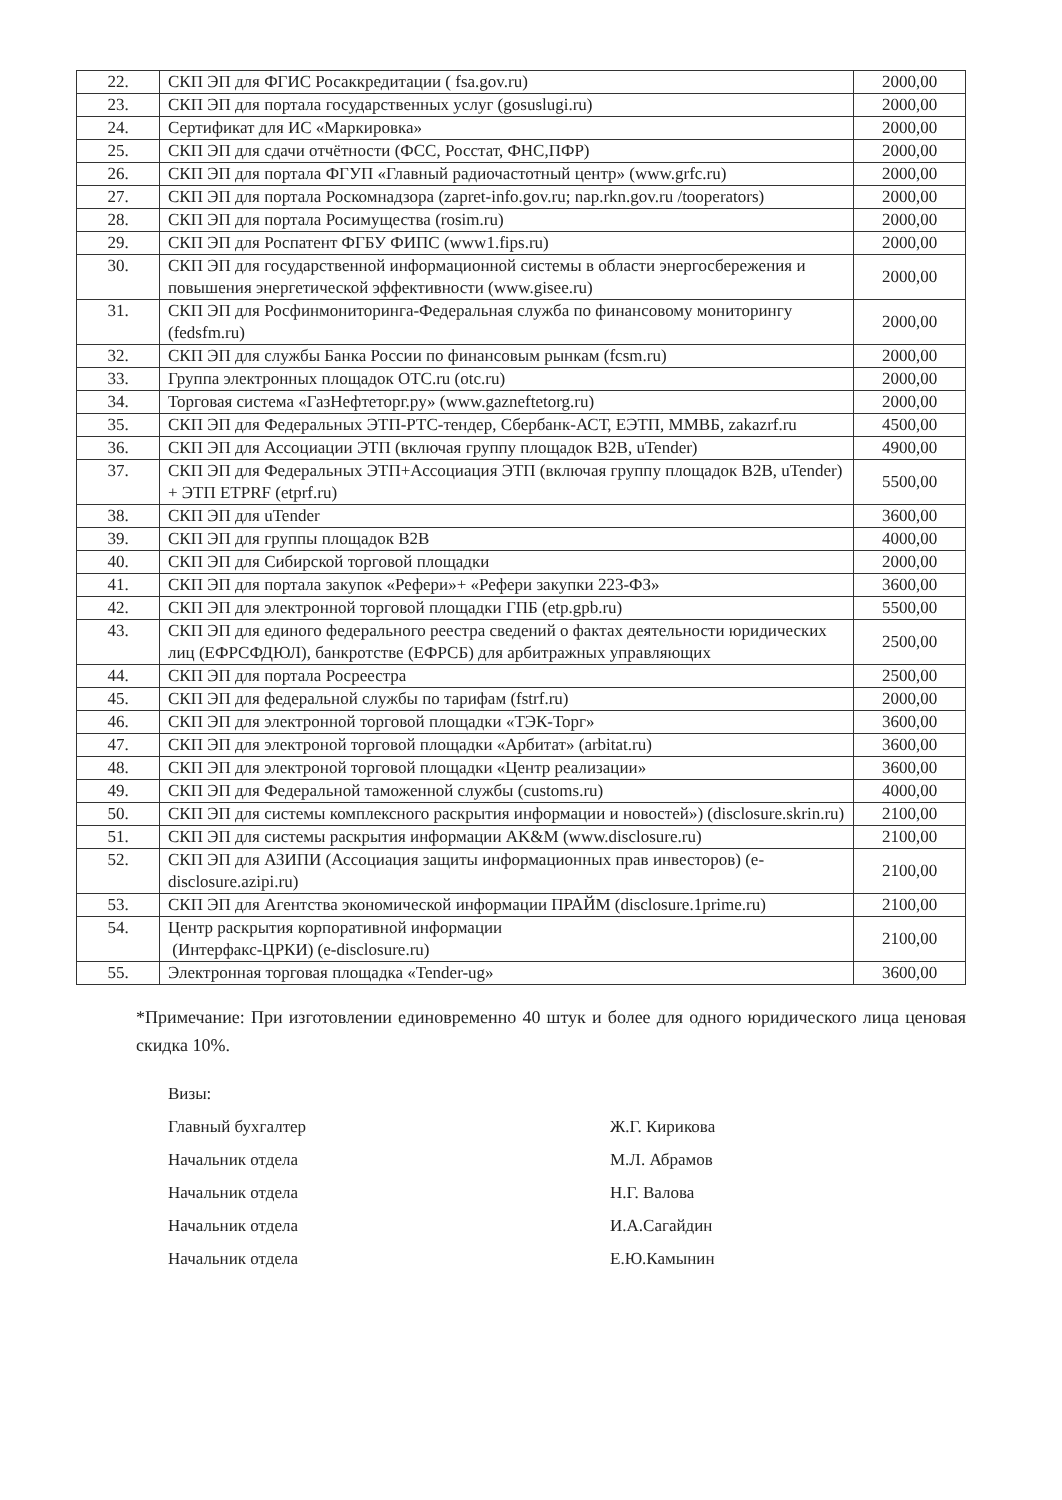| 22. | СКП ЭП для ФГИС Росаккредитации ( fsa.gov.ru) | 2000,00 |
| 23. | СКП ЭП для портала государственных услуг (gosuslugi.ru) | 2000,00 |
| 24. | Сертификат для ИС «Маркировка» | 2000,00 |
| 25. | СКП ЭП для сдачи отчётности (ФСС, Росстат, ФНС,ПФР) | 2000,00 |
| 26. | СКП ЭП для портала ФГУП «Главный радиочастотный центр» (www.grfc.ru) | 2000,00 |
| 27. | СКП ЭП для портала Роскомнадзора (zapret-info.gov.ru; nap.rkn.gov.ru /tooperators) | 2000,00 |
| 28. | СКП ЭП для портала Росимущества (rosim.ru) | 2000,00 |
| 29. | СКП ЭП для Роспатент ФГБУ ФИПС (www1.fips.ru) | 2000,00 |
| 30. | СКП ЭП для государственной информационной системы в области энергосбережения и повышения энергетической эффективности (www.gisee.ru) | 2000,00 |
| 31. | СКП ЭП для Росфинмониторинга-Федеральная служба по финансовому мониторингу (fedsfm.ru) | 2000,00 |
| 32. | СКП ЭП для службы Банка России по финансовым рынкам (fcsm.ru) | 2000,00 |
| 33. | Группа электронных площадок ОТС.ru (otc.ru) | 2000,00 |
| 34. | Торговая система «ГазНефтеторг.ру» (www.gazneftetorg.ru) | 2000,00 |
| 35. | СКП ЭП для Федеральных ЭТП-РТС-тендер, Сбербанк-АСТ, ЕЭТП, ММВБ, zakazrf.ru | 4500,00 |
| 36. | СКП ЭП для Ассоциации ЭТП (включая группу площадок B2B, uTender) | 4900,00 |
| 37. | СКП ЭП для Федеральных ЭТП+Ассоциация ЭТП (включая группу площадок B2B, uTender) + ЭТП ETPRF (etprf.ru) | 5500,00 |
| 38. | СКП ЭП для uTender | 3600,00 |
| 39. | СКП ЭП для группы площадок B2B | 4000,00 |
| 40. | СКП ЭП для Сибирской торговой площадки | 2000,00 |
| 41. | СКП ЭП для портала закупок «Рефери»+ «Рефери закупки 223-ФЗ» | 3600,00 |
| 42. | СКП ЭП для электронной торговой площадки ГПБ (etp.gpb.ru) | 5500,00 |
| 43. | СКП ЭП для единого федерального реестра сведений о фактах деятельности юридических лиц (ЕФРСФДЮЛ), банкротстве (ЕФРСБ) для арбитражных управляющих | 2500,00 |
| 44. | СКП ЭП для портала Росреестра | 2500,00 |
| 45. | СКП ЭП для федеральной службы по тарифам (fstrf.ru) | 2000,00 |
| 46. | СКП ЭП для электронной торговой площадки «ТЭК-Торг» | 3600,00 |
| 47. | СКП ЭП для электроной торговой площадки «Арбитат» (arbitat.ru) | 3600,00 |
| 48. | СКП ЭП для электроной торговой площадки «Центр реализации» | 3600,00 |
| 49. | СКП ЭП для Федеральной таможенной службы (customs.ru) | 4000,00 |
| 50. | СКП ЭП для системы комплексного раскрытия информации и новостей») (disclosure.skrin.ru) | 2100,00 |
| 51. | СКП ЭП для системы раскрытия информации AK&M (www.disclosure.ru) | 2100,00 |
| 52. | СКП ЭП для АЗИПИ (Ассоциация защиты информационных прав инвесторов) (e-disclosure.azipi.ru) | 2100,00 |
| 53. | СКП ЭП для Агентства экономической информации ПРАЙМ (disclosure.1prime.ru) | 2100,00 |
| 54. | Центр раскрытия корпоративной информации (Интерфакс-ЦРКИ) (e-disclosure.ru) | 2100,00 |
| 55. | Электронная торговая площадка «Tender-ug» | 3600,00 |
*Примечание: При изготовлении единовременно 40 штук и более для одного юридического лица ценовая скидка 10%.
Визы:
Главный бухгалтер Ж.Г. Кирикова
Начальник отдела М.Л. Абрамов
Начальник отдела Н.Г. Валова
Начальник отдела И.А.Сагайдин
Начальник отдела Е.Ю.Камынин